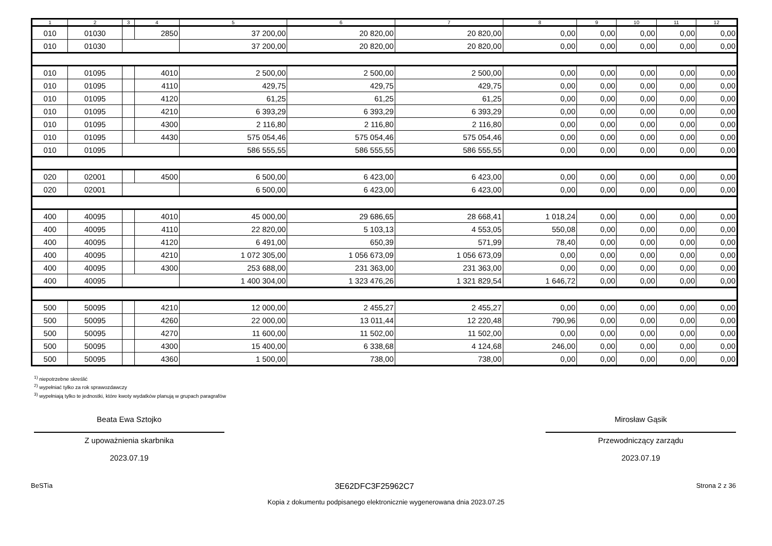| 1 | 2 | 3 | 4 | 5 | 6 | 7 | 8 | 9 | 10 | 11 | 12 |
| --- | --- | --- | --- | --- | --- | --- | --- | --- | --- | --- | --- |
| 010 | 01030 | | 2850 | 37 200,00 | 20 820,00 | 20 820,00 | 0,00 | 0,00 | 0,00 | 0,00 | 0,00 |
| 010 | 01030 | | | 37 200,00 | 20 820,00 | 20 820,00 | 0,00 | 0,00 | 0,00 | 0,00 | 0,00 |
| 010 | 01095 | | 4010 | 2 500,00 | 2 500,00 | 2 500,00 | 0,00 | 0,00 | 0,00 | 0,00 | 0,00 |
| 010 | 01095 | | 4110 | 429,75 | 429,75 | 429,75 | 0,00 | 0,00 | 0,00 | 0,00 | 0,00 |
| 010 | 01095 | | 4120 | 61,25 | 61,25 | 61,25 | 0,00 | 0,00 | 0,00 | 0,00 | 0,00 |
| 010 | 01095 | | 4210 | 6 393,29 | 6 393,29 | 6 393,29 | 0,00 | 0,00 | 0,00 | 0,00 | 0,00 |
| 010 | 01095 | | 4300 | 2 116,80 | 2 116,80 | 2 116,80 | 0,00 | 0,00 | 0,00 | 0,00 | 0,00 |
| 010 | 01095 | | 4430 | 575 054,46 | 575 054,46 | 575 054,46 | 0,00 | 0,00 | 0,00 | 0,00 | 0,00 |
| 010 | 01095 | | | 586 555,55 | 586 555,55 | 586 555,55 | 0,00 | 0,00 | 0,00 | 0,00 | 0,00 |
| 020 | 02001 | | 4500 | 6 500,00 | 6 423,00 | 6 423,00 | 0,00 | 0,00 | 0,00 | 0,00 | 0,00 |
| 020 | 02001 | | | 6 500,00 | 6 423,00 | 6 423,00 | 0,00 | 0,00 | 0,00 | 0,00 | 0,00 |
| 400 | 40095 | | 4010 | 45 000,00 | 29 686,65 | 28 668,41 | 1 018,24 | 0,00 | 0,00 | 0,00 | 0,00 |
| 400 | 40095 | | 4110 | 22 820,00 | 5 103,13 | 4 553,05 | 550,08 | 0,00 | 0,00 | 0,00 | 0,00 |
| 400 | 40095 | | 4120 | 6 491,00 | 650,39 | 571,99 | 78,40 | 0,00 | 0,00 | 0,00 | 0,00 |
| 400 | 40095 | | 4210 | 1 072 305,00 | 1 056 673,09 | 1 056 673,09 | 0,00 | 0,00 | 0,00 | 0,00 | 0,00 |
| 400 | 40095 | | 4300 | 253 688,00 | 231 363,00 | 231 363,00 | 0,00 | 0,00 | 0,00 | 0,00 | 0,00 |
| 400 | 40095 | | | 1 400 304,00 | 1 323 476,26 | 1 321 829,54 | 1 646,72 | 0,00 | 0,00 | 0,00 | 0,00 |
| 500 | 50095 | | 4210 | 12 000,00 | 2 455,27 | 2 455,27 | 0,00 | 0,00 | 0,00 | 0,00 | 0,00 |
| 500 | 50095 | | 4260 | 22 000,00 | 13 011,44 | 12 220,48 | 790,96 | 0,00 | 0,00 | 0,00 | 0,00 |
| 500 | 50095 | | 4270 | 11 600,00 | 11 502,00 | 11 502,00 | 0,00 | 0,00 | 0,00 | 0,00 | 0,00 |
| 500 | 50095 | | 4300 | 15 400,00 | 6 338,68 | 4 124,68 | 246,00 | 0,00 | 0,00 | 0,00 | 0,00 |
| 500 | 50095 | | 4360 | 1 500,00 | 738,00 | 738,00 | 0,00 | 0,00 | 0,00 | 0,00 | 0,00 |
<sup>1)</sup> niepotrzebne skreślić
<sup>2)</sup> wypełniać tylko za rok sprawozdawczy
<sup>3)</sup> wypełniają tylko te jednostki, które kwoty wydatków planują w grupach paragrafów
Beata Ewa Sztojko
Z upoważnienia skarbnika
2023.07.19
Mirosław Gąsik
Przewodniczący zarządu
2023.07.19
BeSTia 3E62DFC3F25962C7 Strona 2 z 36
Kopia z dokumentu podpisanego elektronicznie wygenerowana dnia 2023.07.25